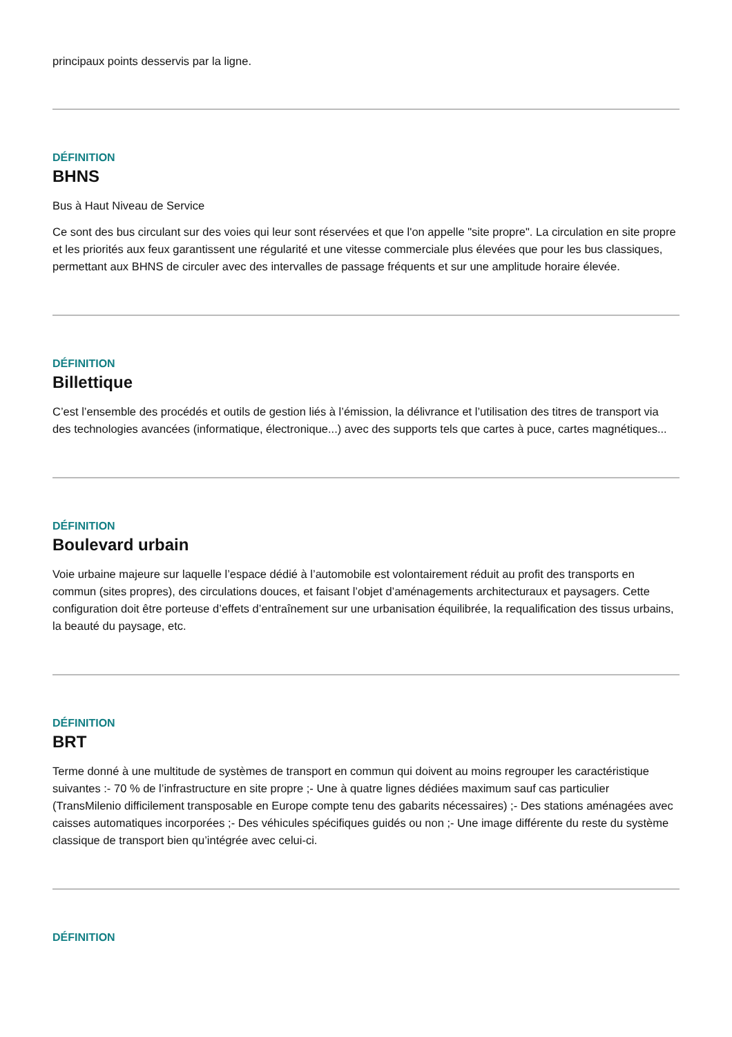principaux points desservis par la ligne.
DÉFINITION
BHNS
Bus à Haut Niveau de Service
Ce sont des bus circulant sur des voies qui leur sont réservées et que l'on appelle "site propre". La circulation en site propre et les priorités aux feux garantissent une régularité et une vitesse commerciale plus élevées que pour les bus classiques, permettant aux BHNS de circuler avec des intervalles de passage fréquents et sur une amplitude horaire élevée.
DÉFINITION
Billettique
C’est l’ensemble des procédés et outils de gestion liés à l’émission, la délivrance et l’utilisation des titres de transport via des technologies avancées (informatique, électronique...) avec des supports tels que cartes à puce, cartes magnétiques...
DÉFINITION
Boulevard urbain
Voie urbaine majeure sur laquelle l’espace dédié à l’automobile est volontairement réduit au profit des transports en commun (sites propres), des circulations douces, et faisant l’objet d’aménagements architecturaux et paysagers. Cette configuration doit être porteuse d’effets d’entraînement sur une urbanisation équilibrée, la requalification des tissus urbains, la beauté du paysage, etc.
DÉFINITION
BRT
Terme donné à une multitude de systèmes de transport en commun qui doivent au moins regrouper les caractéristique suivantes :- 70 % de l’infrastructure en site propre ;- Une à quatre lignes dédiées maximum sauf cas particulier (TransMilenio difficilement transposable en Europe compte tenu des gabarits nécessaires) ;- Des stations aménagées avec caisses automatiques incorporées ;- Des véhicules spécifiques guidés ou non ;- Une image différente du reste du système classique de transport bien qu’intégrée avec celui-ci.
DÉFINITION